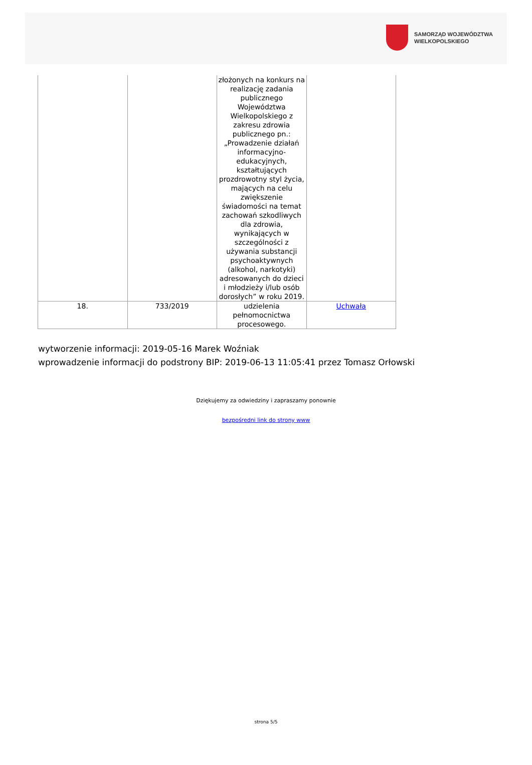SAMORZĄD WOJEWÓDZTWA
WIELKOPOLSKIEGO
| | | złożonych na konkurs na realizację zadania publicznego Województwa Wielkopolskiego z zakresu zdrowia publicznego pn.: „Prowadzenie działań informacyjno-edukacyjnych, kształtujących prozdrowotny styl życia, mających na celu zwiększenie świadomości na temat zachowań szkodliwych dla zdrowia, wynikających w szczególności z używania substancji psychoaktywnych (alkohol, narkotyki) adresowanych do dzieci i młodzieży i/lub osób dorosłych” w roku 2019. | |
| 18. | 733/2019 | udzielenia pełnomocnictwa procesowego. | Uchwała |
wytworzenie informacji: 2019-05-16 Marek Woźniak
wprowadzenie informacji do podstrony BIP: 2019-06-13 11:05:41 przez Tomasz Orłowski
Dziękujemy za odwiedziny i zapraszamy ponownie
bezpośredni link do strony www
strona 5/5